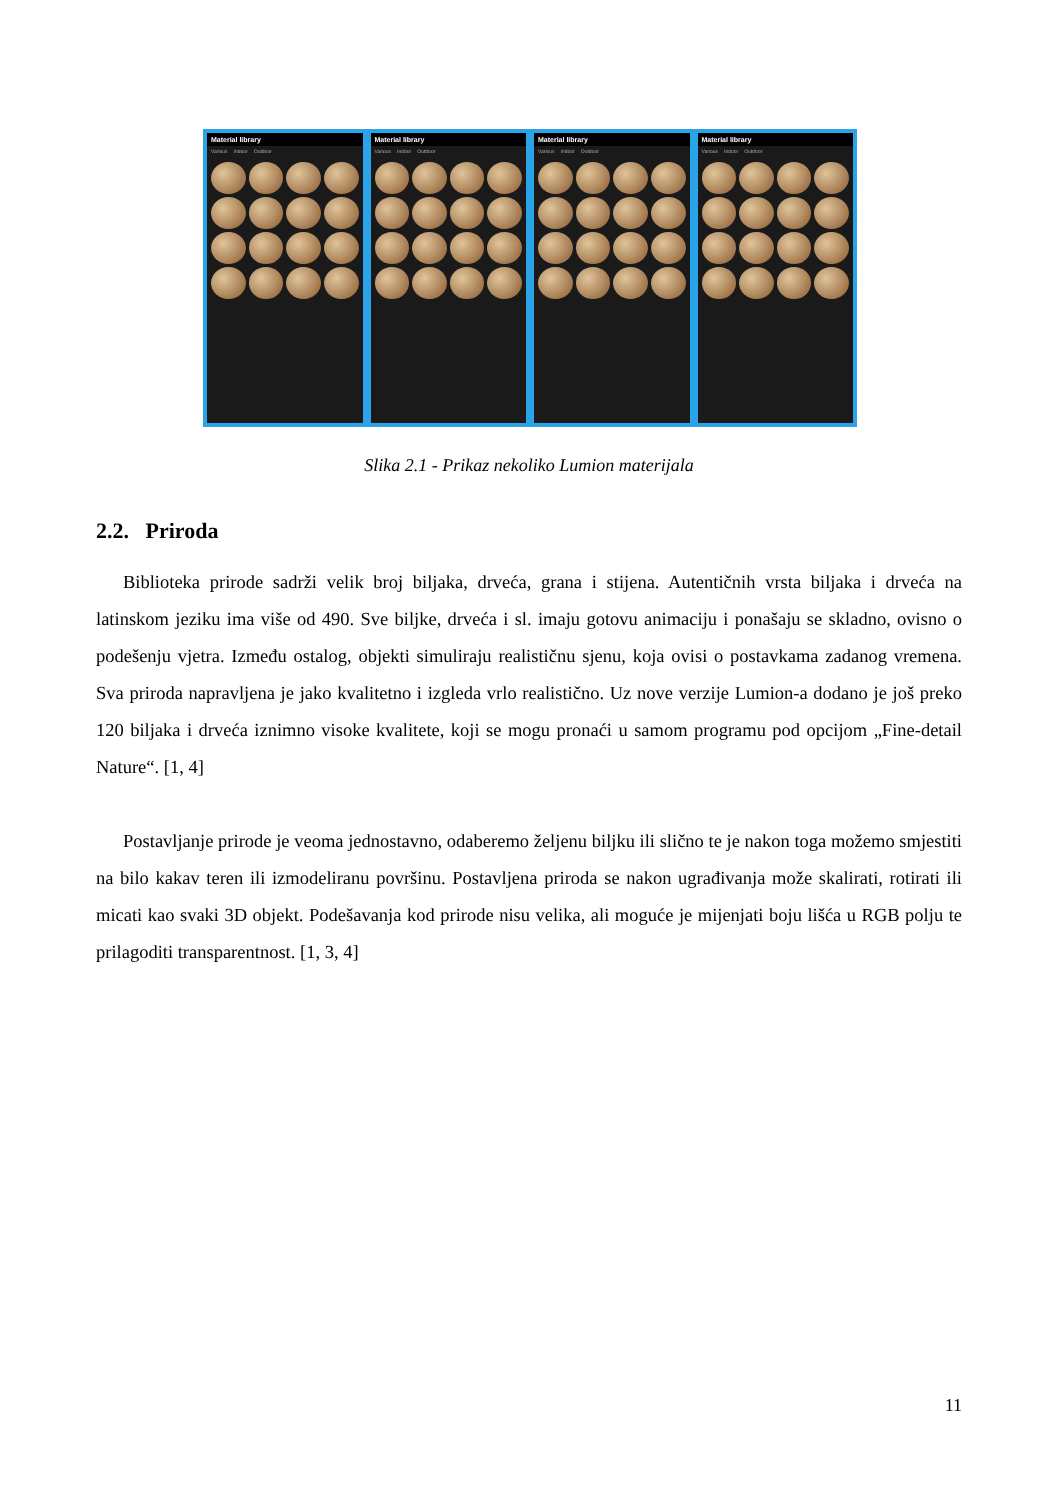Material library
Various Indoor Outdoor
Material library
Various Indoor Outdoor
Material library
Various Indoor Outdoor
Material library
Various Indoor Outdoor
Slika 2.1 - Prikaz nekoliko Lumion materijala
2.2. Priroda
Biblioteka prirode sadrži velik broj biljaka, drveća, grana i stijena. Autentičnih vrsta biljaka i drveća na latinskom jeziku ima više od 490. Sve biljke, drveća i sl. imaju gotovu animaciju i ponašaju se skladno, ovisno o podešenju vjetra. Između ostalog, objekti simuliraju realističnu sjenu, koja ovisi o postavkama zadanog vremena. Sva priroda napravljena je jako kvalitetno i izgleda vrlo realistično. Uz nove verzije Lumion-a dodano je još preko 120 biljaka i drveća iznimno visoke kvalitete, koji se mogu pronaći u samom programu pod opcijom „Fine-detail Nature“. [1, 4]
Postavljanje prirode je veoma jednostavno, odaberemo željenu biljku ili slično te je nakon toga možemo smjestiti na bilo kakav teren ili izmodeliranu površinu. Postavljena priroda se nakon ugrađivanja može skalirati, rotirati ili micati kao svaki 3D objekt. Podešavanja kod prirode nisu velika, ali moguće je mijenjati boju lišća u RGB polju te prilagoditi transparentnost. [1, 3, 4]
11